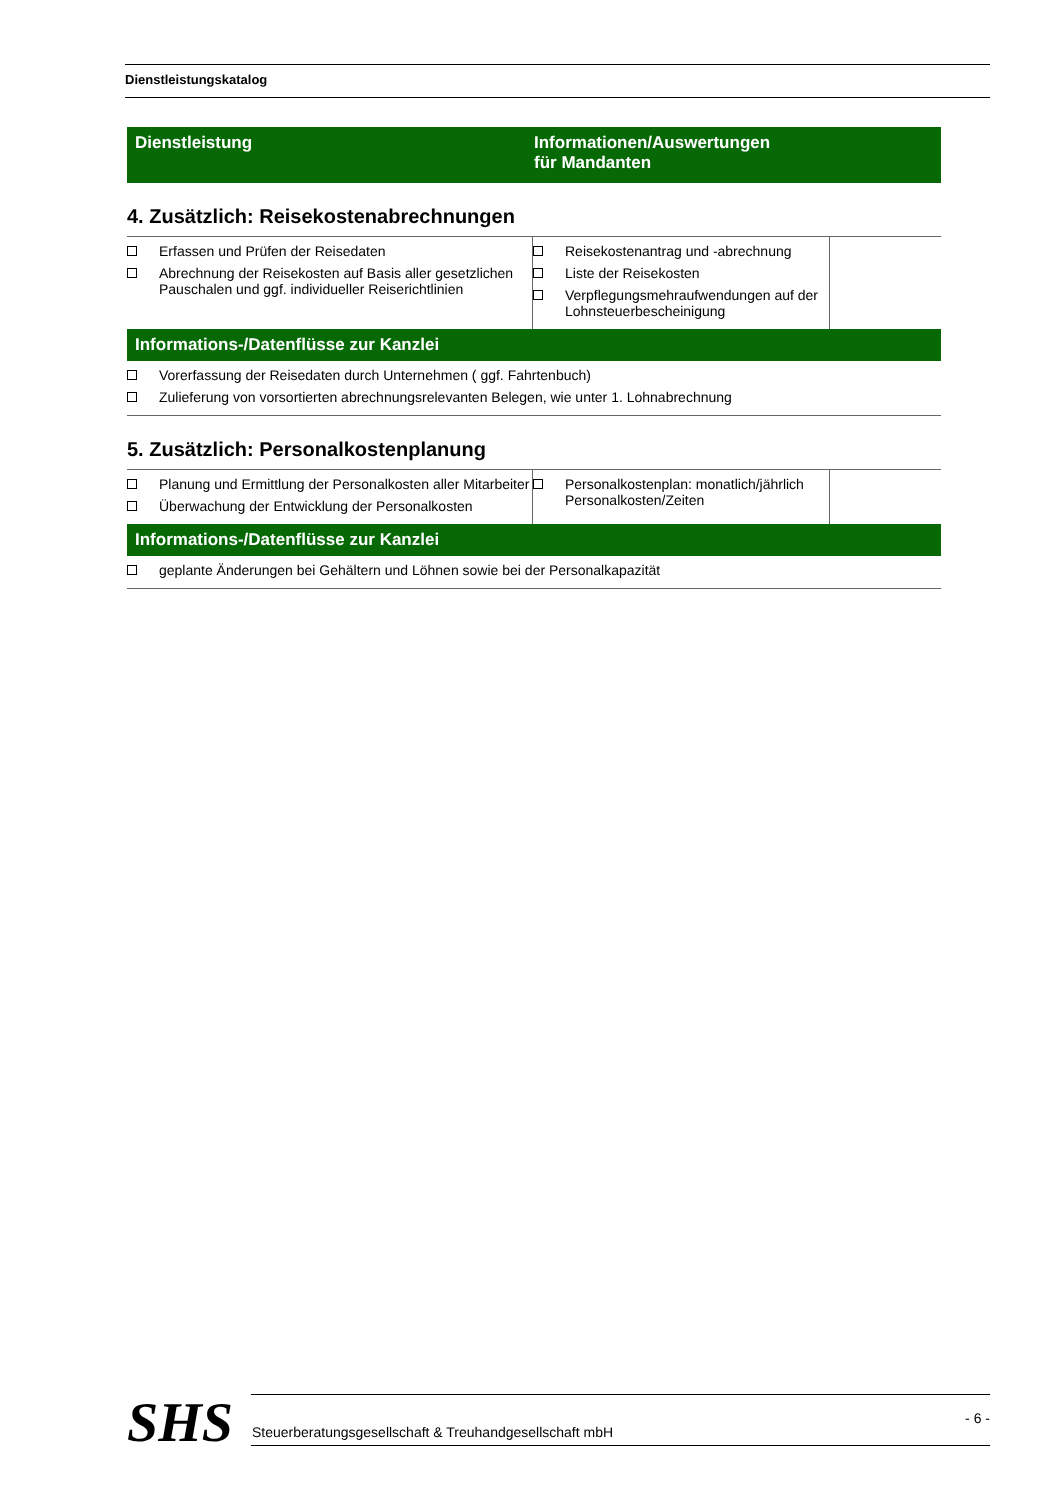Dienstleistungskatalog
Dienstleistung Informationen/Auswertungen
für Mandanten
4. Zusätzlich: Reisekostenabrechnungen
| Erfassen und Prüfen der Reisedaten Abrechnung der Reisekosten auf Basis aller gesetzlichen Pauschalen und ggf. individueller Reiserichtlinien | Reisekostenantrag und -abrechnung Liste der Reisekosten Verpflegungsmehraufwendungen auf der Lohnsteuerbescheinigung | |
Informations-/Datenflüsse zur Kanzlei
Vorerfassung der Reisedaten durch Unternehmen ( ggf. Fahrtenbuch)
Zulieferung von vorsortierten abrechnungsrelevanten Belegen, wie unter 1. Lohnabrechnung
5. Zusätzlich: Personalkostenplanung
| Planung und Ermittlung der Personalkosten aller Mitarbeiter Überwachung der Entwicklung der Personalkosten | Personalkostenplan: monatlich/jährlich Personalkosten/Zeiten | |
Informations-/Datenflüsse zur Kanzlei
geplante Änderungen bei Gehältern und Löhnen sowie bei der Personalkapazität
SHS
Steuerberatungsgesellschaft & Treuhandgesellschaft mbH
- 6 -